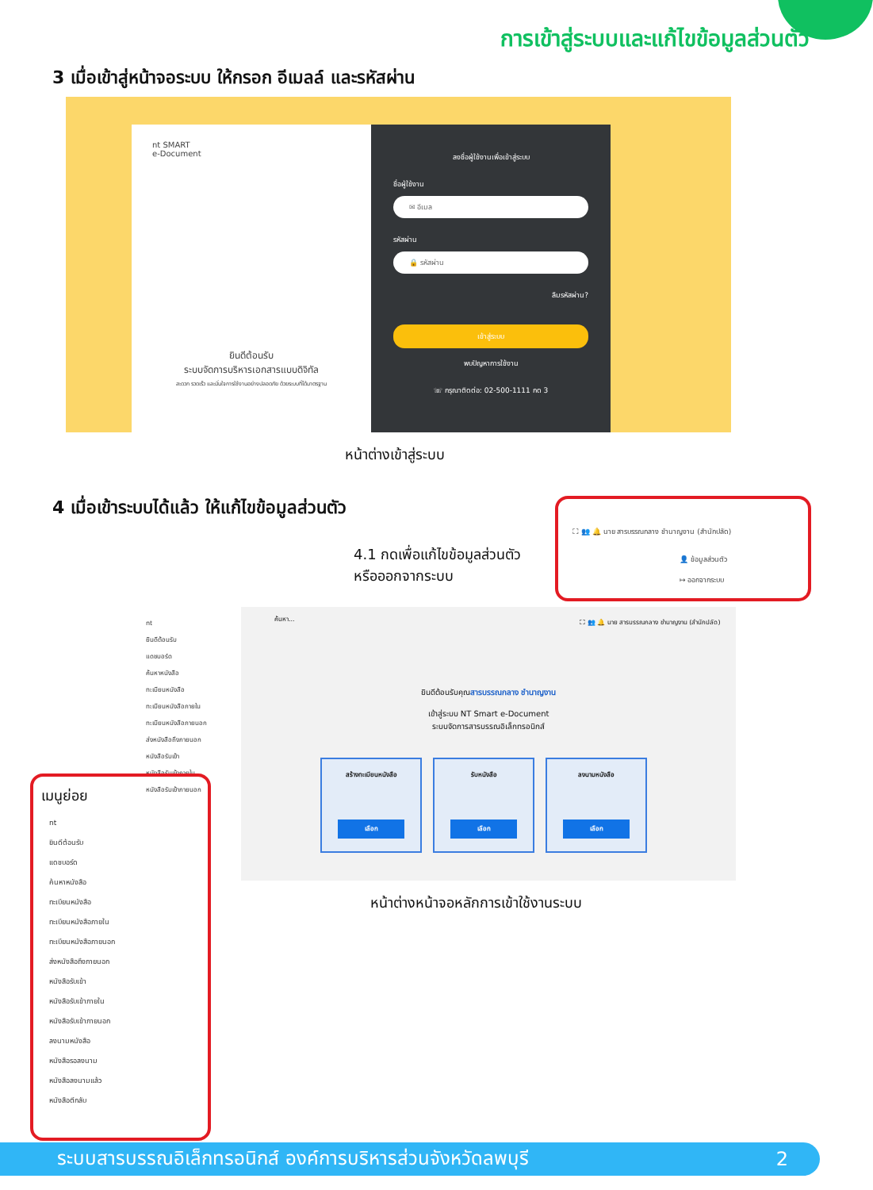การเข้าสู่ระบบและแก้ไขข้อมูลส่วนตัว
3 เมื่อเข้าสู่หน้าจอระบบ ให้กรอก อีเมลล์ และรหัสผ่าน
nt SMART
e-Document
ยินดีต้อนรับ
ระบบจัดการบริหารเอกสารแบบดิจิทัล
สะดวก รวดเร็ว และมั่นใจการใช้งานอย่างปลอดภัย ด้วยระบบที่ได้มาตรฐาน
ลงชื่อผู้ใช้งานเพื่อเข้าสู่ระบบ
ชื่อผู้ใช้งาน
✉ อีเมล
รหัสผ่าน
🔒 รหัสผ่าน
ลืมรหัสผ่าน?
เข้าสู่ระบบ
พบปัญหาการใช้งาน
☏ กรุณาติดต่อ: 02-500-1111 กด 3
หน้าต่างเข้าสู่ระบบ
4 เมื่อเข้าระบบได้แล้ว ให้แก้ไขข้อมูลส่วนตัว
4.1 กดเพื่อแก้ไขข้อมูลส่วนตัว
หรือออกจากระบบ
⛶ 👥 🔔 นาย สารบรรณกลาง ชำนาญงาน (สำนักปลัด)
👤 ข้อมูลส่วนตัว
↦ ออกจากระบบ
nt
ยินดีต้อนรับ
แดชบอร์ด
ค้นหาหนังสือ
ทะเบียนหนังสือ
ทะเบียนหนังสือภายใน
ทะเบียนหนังสือภายนอก
ส่งหนังสือถึงภายนอก
หนังสือรับเข้า
หนังสือรับเข้าภายใน
หนังสือรับเข้าภายนอก
ค้นหา...
⛶ 👥 🔔 นาย สารบรรณกลาง ชำนาญงาน (สำนักปลัด)
ยินดีต้อนรับคุณสารบรรณกลาง ชำนาญงาน
เข้าสู่ระบบ NT Smart e-Document
ระบบจัดการสารบรรณอิเล็กทรอนิกส์
สร้างทะเบียนหนังสือ
เลือก
รับหนังสือ
เลือก
ลงนามหนังสือ
เลือก
เมนูย่อย
nt
ยินดีต้อนรับ
แดชบอร์ด
ค้นหาหนังสือ
ทะเบียนหนังสือ
ทะเบียนหนังสือภายใน
ทะเบียนหนังสือภายนอก
ส่งหนังสือถึงภายนอก
หนังสือรับเข้า
หนังสือรับเข้าภายใน
หนังสือรับเข้าภายนอก
ลงนามหนังสือ
หนังสือรอลงนาม
หนังสือลงนามแล้ว
หนังสือตีกลับ
หน้าต่างหน้าจอหลักการเข้าใช้งานระบบ
ระบบสารบรรณอิเล็กทรอนิกส์ องค์การบริหารส่วนจังหวัดลพบุรี 2